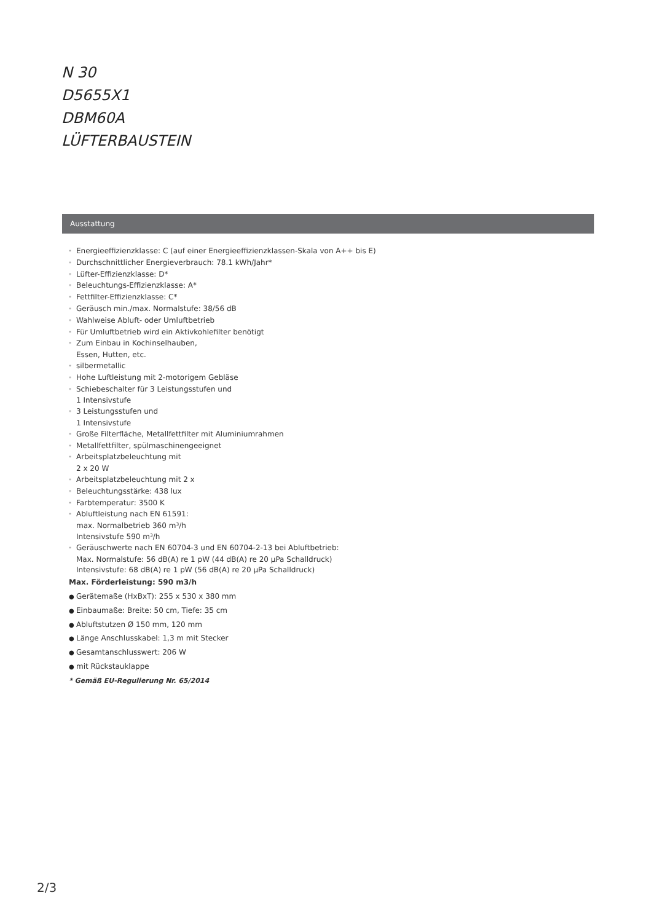N 30
D5655X1
DBM60A
LÜFTERBAUSTEIN
Ausstattung
* Energieeffizienzklasse: C (auf einer Energieeffizienzklassen-Skala von A++ bis E)
* Durchschnittlicher Energieverbrauch: 78.1 kWh/Jahr*
* Lüfter-Effizienzklasse: D*
* Beleuchtungs-Effizienzklasse: A*
* Fettfilter-Effizienzklasse: C*
* Geräusch min./max. Normalstufe: 38/56 dB
* Wahlweise Abluft- oder Umluftbetrieb
* Für Umluftbetrieb wird ein Aktivkohlefilter benötigt
* Zum Einbau in Kochinselhauben,
Essen, Hutten, etc.
* silbermetallic
* Hohe Luftleistung mit 2-motorigem Gebläse
* Schiebeschalter für 3 Leistungsstufen und
1 Intensivstufe
* 3 Leistungsstufen und
1 Intensivstufe
* Große Filterfläche, Metallfettfilter mit Aluminiumrahmen
* Metallfettfilter, spülmaschinengeeignet
* Arbeitsplatzbeleuchtung mit
2 x 20 W
* Arbeitsplatzbeleuchtung mit 2 x
* Beleuchtungsstärke: 438 lux
* Farbtemperatur: 3500 K
* Abluftleistung nach EN 61591:
max. Normalbetrieb 360 m³/h
Intensivstufe 590 m³/h
* Geräuschwerte nach EN 60704-3 und EN 60704-2-13 bei Abluftbetrieb:
Max. Normalstufe: 56 dB(A) re 1 pW (44 dB(A) re 20 µPa Schalldruck)
Intensivstufe: 68 dB(A) re 1 pW (56 dB(A) re 20 µPa Schalldruck)
Max. Förderleistung: 590 m3/h
● Gerätemaße (HxBxT): 255 x 530 x 380 mm
● Einbaumaße: Breite: 50 cm, Tiefe: 35 cm
● Abluftstutzen Ø 150 mm, 120 mm
● Länge Anschlusskabel: 1,3 m mit Stecker
● Gesamtanschlusswert: 206 W
● mit Rückstauklappe
* Gemäß EU-Regulierung Nr. 65/2014
2/3